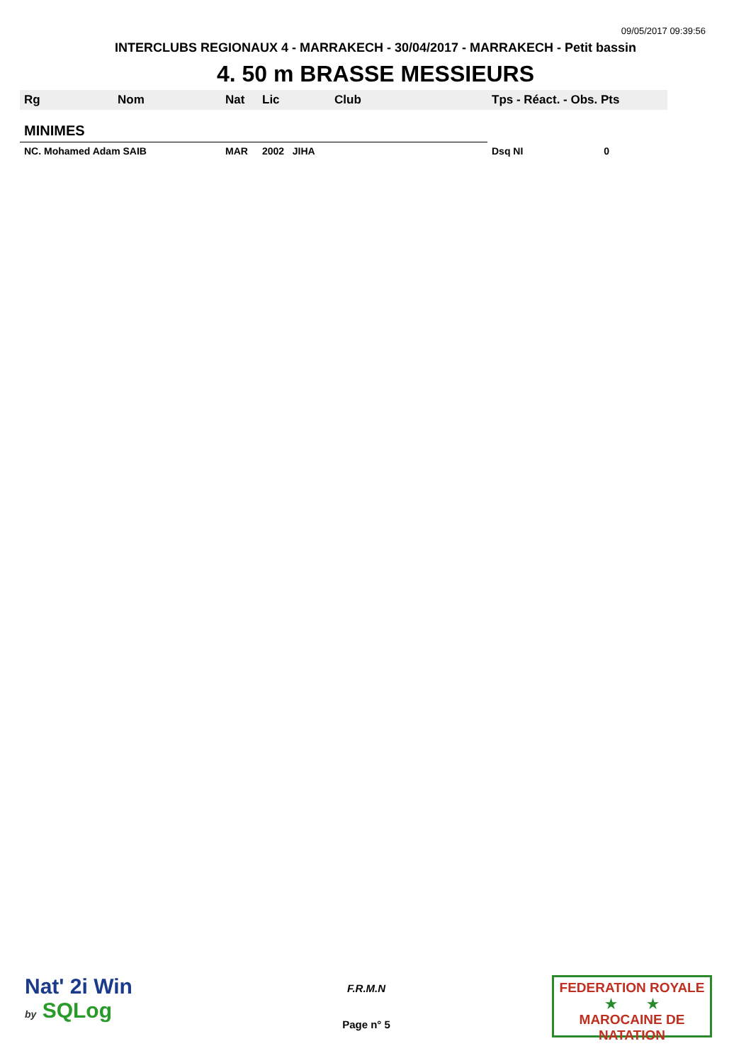09/05/2017 09:39:56
INTERCLUBS REGIONAUX 4 - MARRAKECH - 30/04/2017 - MARRAKECH - Petit bassin
4. 50 m BRASSE MESSIEURS
| Rg | Nom | Nat | Lic | Club | Tps - Réact. - Obs. Pts |
| --- | --- | --- | --- | --- | --- |
| MINIMES | | | | | |
| NC. Mohamed Adam SAIB | | MAR | 2002 JIHA | | Dsq NI 0 |
Nat' 2i Win
by SQLog
F.R.M.N
Page n° 5
FEDERATION ROYALE
★ ★
MAROCAINE DE NATATION